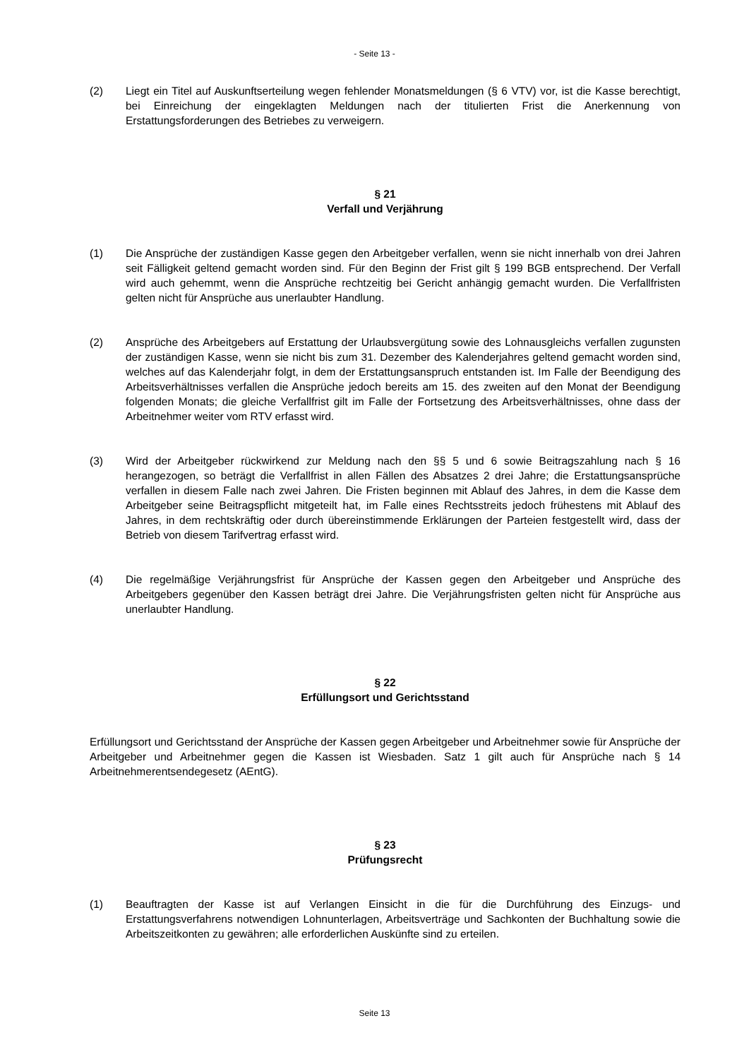- Seite 13 -
(2) Liegt ein Titel auf Auskunftserteilung wegen fehlender Monatsmeldungen (§ 6 VTV) vor, ist die Kasse berechtigt, bei Einreichung der eingeklagten Meldungen nach der titulierten Frist die Anerkennung von Erstattungsforderungen des Betriebes zu verweigern.
§ 21
Verfall und Verjährung
(1) Die Ansprüche der zuständigen Kasse gegen den Arbeitgeber verfallen, wenn sie nicht innerhalb von drei Jahren seit Fälligkeit geltend gemacht worden sind. Für den Beginn der Frist gilt § 199 BGB entsprechend. Der Verfall wird auch gehemmt, wenn die Ansprüche rechtzeitig bei Gericht anhängig gemacht wurden. Die Verfallfristen gelten nicht für Ansprüche aus unerlaubter Handlung.
(2) Ansprüche des Arbeitgebers auf Erstattung der Urlaubsvergütung sowie des Lohnausgleichs verfallen zugunsten der zuständigen Kasse, wenn sie nicht bis zum 31. Dezember des Kalenderjahres geltend gemacht worden sind, welches auf das Kalenderjahr folgt, in dem der Erstattungsanspruch entstanden ist. Im Falle der Beendigung des Arbeitsverhältnisses verfallen die Ansprüche jedoch bereits am 15. des zweiten auf den Monat der Beendigung folgenden Monats; die gleiche Verfallfrist gilt im Falle der Fortsetzung des Arbeitsverhältnisses, ohne dass der Arbeitnehmer weiter vom RTV erfasst wird.
(3) Wird der Arbeitgeber rückwirkend zur Meldung nach den §§ 5 und 6 sowie Beitragszahlung nach § 16 herangezogen, so beträgt die Verfallfrist in allen Fällen des Absatzes 2 drei Jahre; die Erstattungsansprüche verfallen in diesem Falle nach zwei Jahren. Die Fristen beginnen mit Ablauf des Jahres, in dem die Kasse dem Arbeitgeber seine Beitragspflicht mitgeteilt hat, im Falle eines Rechtsstreits jedoch frühestens mit Ablauf des Jahres, in dem rechtskräftig oder durch übereinstimmende Erklärungen der Parteien festgestellt wird, dass der Betrieb von diesem Tarifvertrag erfasst wird.
(4) Die regelmäßige Verjährungsfrist für Ansprüche der Kassen gegen den Arbeitgeber und Ansprüche des Arbeitgebers gegenüber den Kassen beträgt drei Jahre. Die Verjährungsfristen gelten nicht für Ansprüche aus unerlaubter Handlung.
§ 22
Erfüllungsort und Gerichtsstand
Erfüllungsort und Gerichtsstand der Ansprüche der Kassen gegen Arbeitgeber und Arbeitnehmer sowie für Ansprüche der Arbeitgeber und Arbeitnehmer gegen die Kassen ist Wiesbaden. Satz 1 gilt auch für Ansprüche nach § 14 Arbeitnehmerentsendegesetz (AEntG).
§ 23
Prüfungsrecht
(1) Beauftragten der Kasse ist auf Verlangen Einsicht in die für die Durchführung des Einzugs- und Erstattungsverfahrens notwendigen Lohnunterlagen, Arbeitsverträge und Sachkonten der Buchhaltung sowie die Arbeitszeitkonten zu gewähren; alle erforderlichen Auskünfte sind zu erteilen.
Seite 13